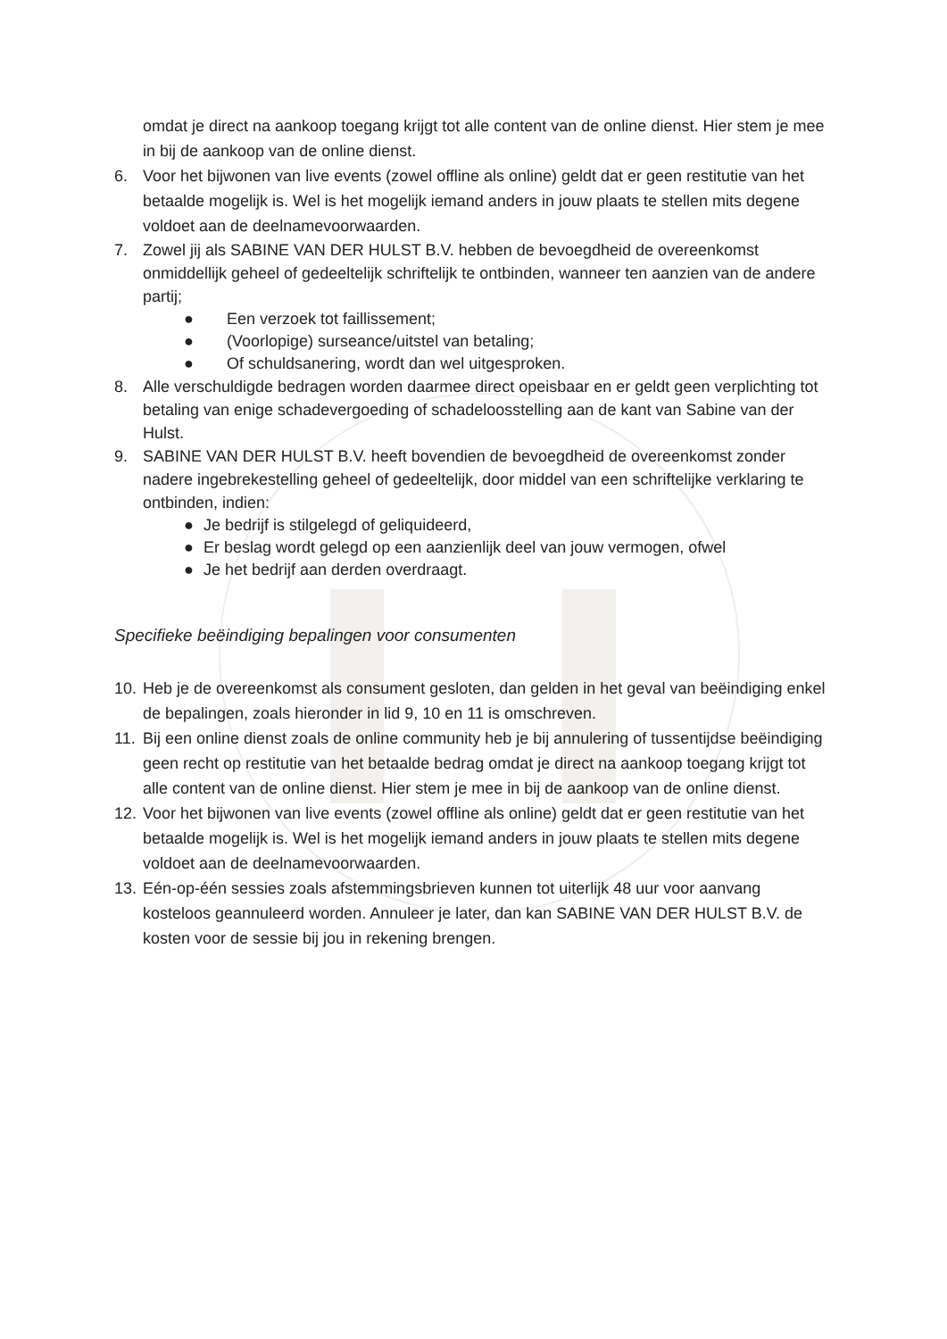omdat je direct na aankoop toegang krijgt tot alle content van de online dienst. Hier stem je mee in bij de aankoop van de online dienst.
6. Voor het bijwonen van live events (zowel offline als online) geldt dat er geen restitutie van het betaalde mogelijk is. Wel is het mogelijk iemand anders in jouw plaats te stellen mits degene voldoet aan de deelnamevoorwaarden.
7. Zowel jij als SABINE VAN DER HULST B.V. hebben de bevoegdheid de overeenkomst onmiddellijk geheel of gedeeltelijk schriftelijk te ontbinden, wanneer ten aanzien van de andere partij;
● Een verzoek tot faillissement;
● (Voorlopige) surseance/uitstel van betaling;
● Of schuldsanering, wordt dan wel uitgesproken.
8. Alle verschuldigde bedragen worden daarmee direct opeisbaar en er geldt geen verplichting tot betaling van enige schadevergoeding of schadeloosstelling aan de kant van Sabine van der Hulst.
9. SABINE VAN DER HULST B.V. heeft bovendien de bevoegdheid de overeenkomst zonder nadere ingebrekestelling geheel of gedeeltelijk, door middel van een schriftelijke verklaring te ontbinden, indien:
● Je bedrijf is stilgelegd of geliquideerd,
● Er beslag wordt gelegd op een aanzienlijk deel van jouw vermogen, ofwel
● Je het bedrijf aan derden overdraagt.
Specifieke beëindiging bepalingen voor consumenten
10.
Heb je de overeenkomst als consument gesloten, dan gelden in het geval van beëindiging enkel de bepalingen, zoals hieronder in lid 9, 10 en 11 is omschreven.
11.
Bij een online dienst zoals de online community heb je bij annulering of tussentijdse beëindiging geen recht op restitutie van het betaalde bedrag omdat je direct na aankoop toegang krijgt tot alle content van de online dienst. Hier stem je mee in bij de aankoop van de online dienst.
12.
Voor het bijwonen van live events (zowel offline als online) geldt dat er geen restitutie van het betaalde mogelijk is. Wel is het mogelijk iemand anders in jouw plaats te stellen mits degene voldoet aan de deelnamevoorwaarden.
13.
Eén-op-één sessies zoals afstemmingsbrieven kunnen tot uiterlijk 48 uur voor aanvang kosteloos geannuleerd worden. Annuleer je later, dan kan SABINE VAN DER HULST B.V. de kosten voor de sessie bij jou in rekening brengen.